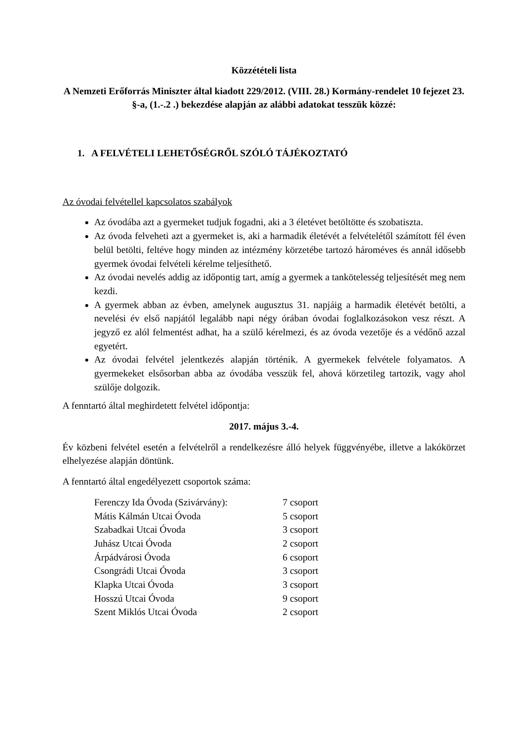Közzétételi lista
A Nemzeti Erőforrás Miniszter által kiadott 229/2012. (VIII. 28.) Kormány-rendelet 10 fejezet 23. §-a, (1.-.2 .) bekezdése alapján az alábbi adatokat tesszük közzé:
1. A FELVÉTELI LEHETŐSÉGRŐL SZÓLÓ TÁJÉKOZTATÓ
Az óvodai felvétellel kapcsolatos szabályok
Az óvodába azt a gyermeket tudjuk fogadni, aki a 3 életévet betöltötte és szobatiszta.
Az óvoda felveheti azt a gyermeket is, aki a harmadik életévét a felvételétől számított fél éven belül betölti, feltéve hogy minden az intézmény körzetébe tartozó hároméves és annál idősebb gyermek óvodai felvételi kérelme teljesíthető.
Az óvodai nevelés addig az időpontig tart, amíg a gyermek a tankötelesség teljesítését meg nem kezdi.
A gyermek abban az évben, amelynek augusztus 31. napjáig a harmadik életévét betölti, a nevelési év első napjától legalább napi négy órában óvodai foglalkozásokon vesz részt. A jegyző ez alól felmentést adhat, ha a szülő kérelmezi, és az óvoda vezetője és a védőnő azzal egyetért.
Az óvodai felvétel jelentkezés alapján történik. A gyermekek felvétele folyamatos. A gyermekeket elsősorban abba az óvodába vesszük fel, ahová körzetileg tartozik, vagy ahol szülője dolgozik.
A fenntartó által meghirdetett felvétel időpontja:
2017. május 3.-4.
Év közbeni felvétel esetén a felvételről a rendelkezésre álló helyek függvényébe, illetve a lakókörzet elhelyezése alapján döntünk.
A fenntartó által engedélyezett csoportok száma:
Ferenczy Ida Óvoda (Szivárvány): 7 csoport
Mátis Kálmán Utcai Óvoda 5 csoport
Szabadkai Utcai Óvoda 3 csoport
Juhász Utcai Óvoda 2 csoport
Árpádvárosi Óvoda 6 csoport
Csongrádi Utcai Óvoda 3 csoport
Klapka Utcai Óvoda 3 csoport
Hosszú Utcai Óvoda 9 csoport
Szent Miklós Utcai Óvoda 2 csoport